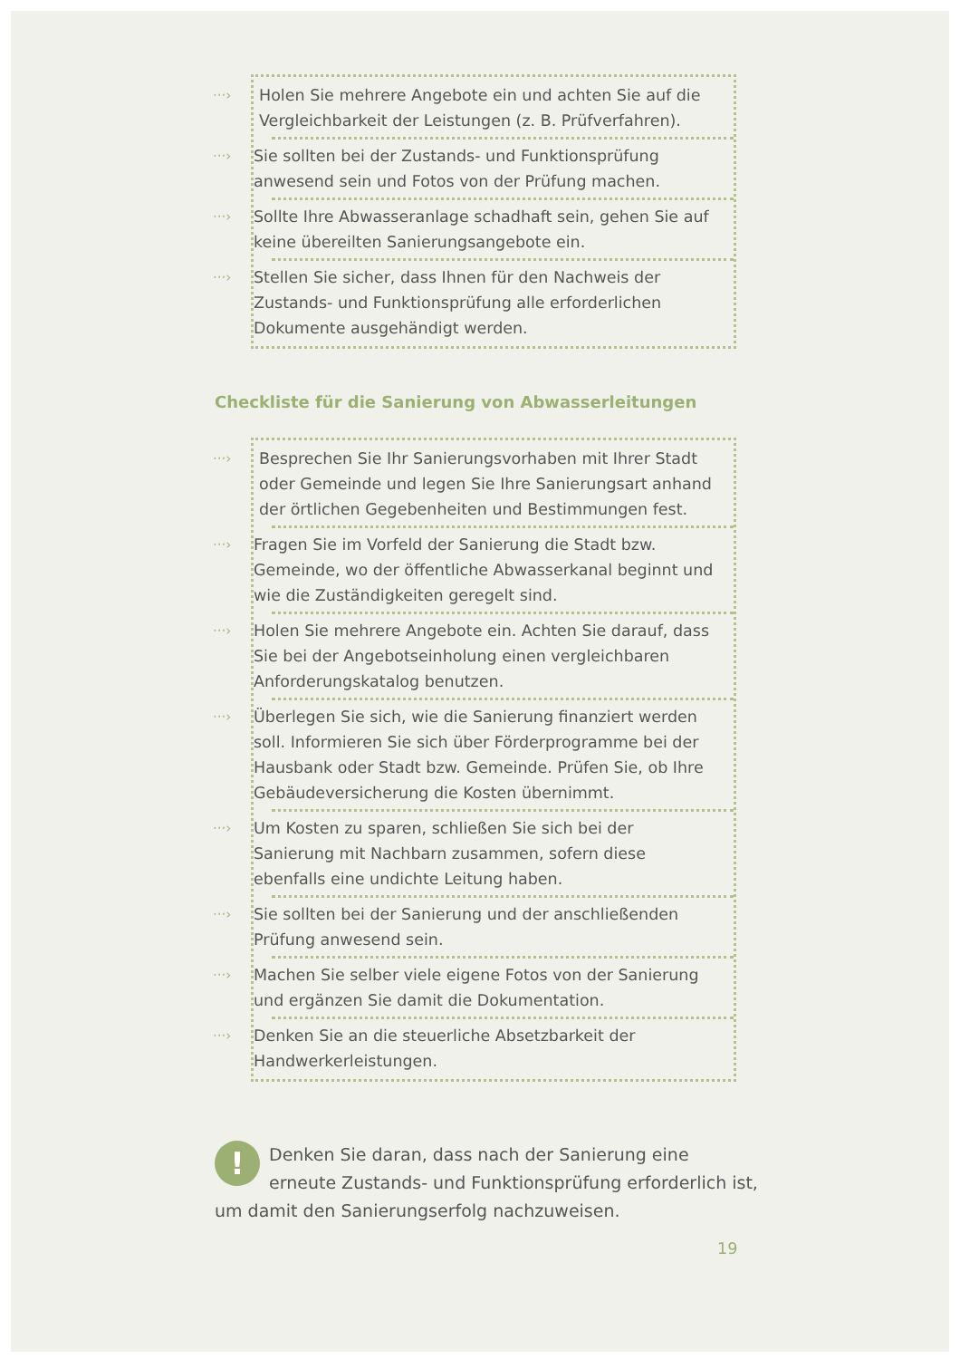···›
Holen Sie mehrere Angebote ein und achten Sie auf die Vergleichbarkeit der Leistungen (z. B. Prüfverfahren).
···›
Sie sollten bei der Zustands- und Funktionsprüfung anwesend sein und Fotos von der Prüfung machen.
···›
Sollte Ihre Abwasseranlage schadhaft sein, gehen Sie auf keine übereilten Sanierungsangebote ein.
···›
Stellen Sie sicher, dass Ihnen für den Nachweis der Zustands- und Funktionsprüfung alle erforderlichen Dokumente ausgehändigt werden.
Checkliste für die Sanierung von Abwasserleitungen
···›
Besprechen Sie Ihr Sanierungsvorhaben mit Ihrer Stadt oder Gemeinde und legen Sie Ihre Sanierungsart anhand der örtlichen Gegebenheiten und Bestimmungen fest.
···›
Fragen Sie im Vorfeld der Sanierung die Stadt bzw. Gemeinde, wo der öffentliche Abwasserkanal beginnt und wie die Zuständigkeiten geregelt sind.
···›
Holen Sie mehrere Angebote ein. Achten Sie darauf, dass Sie bei der Angebotseinholung einen vergleichbaren Anforderungskatalog benutzen.
···›
Überlegen Sie sich, wie die Sanierung finanziert werden soll. Informieren Sie sich über Förderprogramme bei der Hausbank oder Stadt bzw. Gemeinde. Prüfen Sie, ob Ihre Gebäudeversicherung die Kosten übernimmt.
···›
Um Kosten zu sparen, schließen Sie sich bei der Sanierung mit Nachbarn zusammen, sofern diese ebenfalls eine undichte Leitung haben.
···›
Sie sollten bei der Sanierung und der anschließenden Prüfung anwesend sein.
···›
Machen Sie selber viele eigene Fotos von der Sanierung und ergänzen Sie damit die Dokumentation.
···›
Denken Sie an die steuerliche Absetzbarkeit der Handwerkerleistungen.
!
Denken Sie daran, dass nach der Sanierung eine erneute Zustands- und Funktionsprüfung erforderlich ist, um damit den Sanierungserfolg nachzuweisen.
19